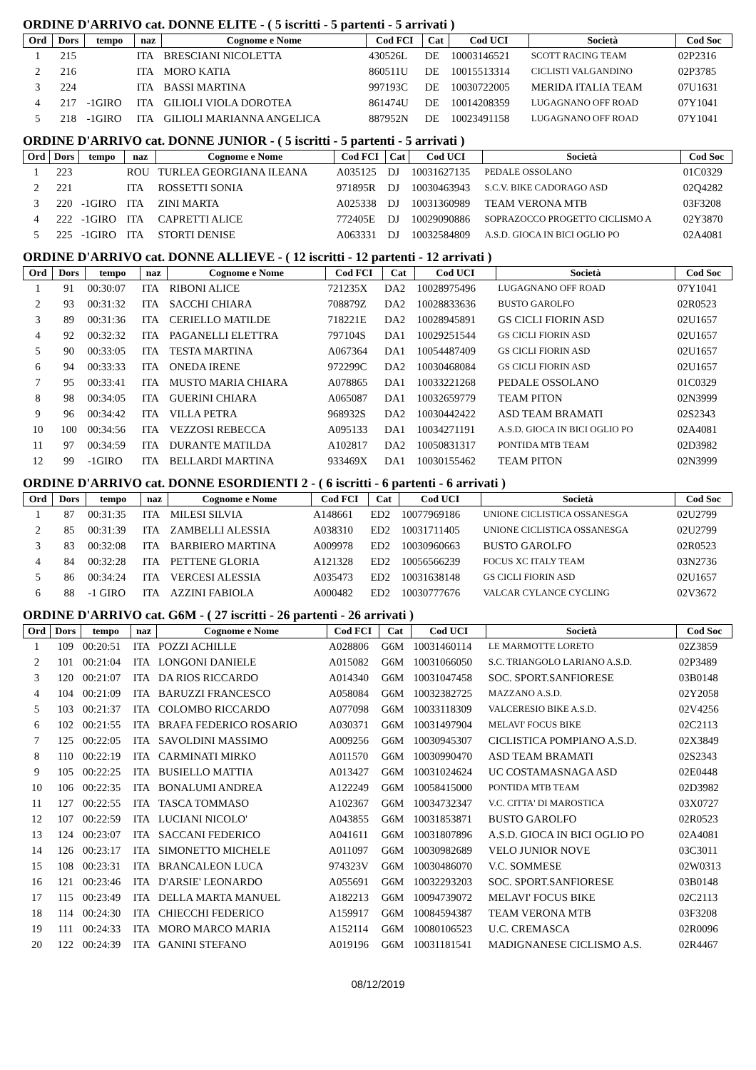ORDINE D'ARRIVO cat. DONNE ELITE - ( 5 iscritti - 5 partenti - 5 arrivati )
| Ord | Dors | tempo | naz | Cognome e Nome | Cod FCI | Cat | Cod UCI | Società | Cod Soc |
| --- | --- | --- | --- | --- | --- | --- | --- | --- | --- |
| 1 | 215 | | ITA | BRESCIANI NICOLETTA | 430526L | DE | 10003146521 | SCOTT RACING TEAM | 02P2316 |
| 2 | 216 | | ITA | MORO KATIA | 860511U | DE | 10015513314 | CICLISTI VALGANDINO | 02P3785 |
| 3 | 224 | | ITA | BASSI MARTINA | 997193C | DE | 10030722005 | MERIDA ITALIA TEAM | 07U1631 |
| 4 | 217 | -1GIRO | ITA | GILIOLI VIOLA DOROTEA | 861474U | DE | 10014208359 | LUGAGNANO OFF ROAD | 07Y1041 |
| 5 | 218 | -1GIRO | ITA | GILIOLI MARIANNA ANGELICA | 887952N | DE | 10023491158 | LUGAGNANO OFF ROAD | 07Y1041 |
ORDINE D'ARRIVO cat. DONNE JUNIOR - ( 5 iscritti - 5 partenti - 5 arrivati )
| Ord | Dors | tempo | naz | Cognome e Nome | Cod FCI | Cat | Cod UCI | Società | Cod Soc |
| --- | --- | --- | --- | --- | --- | --- | --- | --- | --- |
| 1 | 223 | | ROU | TURLEA GEORGIANA ILEANA | A035125 | DJ | 10031627135 | PEDALE OSSOLANO | 01C0329 |
| 2 | 221 | | ITA | ROSSETTI SONIA | 971895R | DJ | 10030463943 | S.C.V. BIKE CADORAGO ASD | 02Q4282 |
| 3 | 220 | -1GIRO | ITA | ZINI MARTA | A025338 | DJ | 10031360989 | TEAM VERONA MTB | 03F3208 |
| 4 | 222 | -1GIRO | ITA | CAPRETTI ALICE | 772405E | DJ | 10029090886 | SOPRAZOCCO PROGETTO CICLISMO A | 02Y3870 |
| 5 | 225 | -1GIRO | ITA | STORTI DENISE | A063331 | DJ | 10032584809 | A.S.D. GIOCA IN BICI OGLIO PO | 02A4081 |
ORDINE D'ARRIVO cat. DONNE ALLIEVE - ( 12 iscritti - 12 partenti - 12 arrivati )
| Ord | Dors | tempo | naz | Cognome e Nome | Cod FCI | Cat | Cod UCI | Società | Cod Soc |
| --- | --- | --- | --- | --- | --- | --- | --- | --- | --- |
| 1 | 91 | 00:30:07 | ITA | RIBONI ALICE | 721235X | DA2 | 10028975496 | LUGAGNANO OFF ROAD | 07Y1041 |
| 2 | 93 | 00:31:32 | ITA | SACCHI CHIARA | 708879Z | DA2 | 10028833636 | BUSTO GAROLFO | 02R0523 |
| 3 | 89 | 00:31:36 | ITA | CERIELLO MATILDE | 718221E | DA2 | 10028945891 | GS CICLI FIORIN ASD | 02U1657 |
| 4 | 92 | 00:32:32 | ITA | PAGANELLI ELETTRA | 797104S | DA1 | 10029251544 | GS CICLI FIORIN ASD | 02U1657 |
| 5 | 90 | 00:33:05 | ITA | TESTA MARTINA | A067364 | DA1 | 10054487409 | GS CICLI FIORIN ASD | 02U1657 |
| 6 | 94 | 00:33:33 | ITA | ONEDA IRENE | 972299C | DA2 | 10030468084 | GS CICLI FIORIN ASD | 02U1657 |
| 7 | 95 | 00:33:41 | ITA | MUSTO MARIA CHIARA | A078865 | DA1 | 10033221268 | PEDALE OSSOLANO | 01C0329 |
| 8 | 98 | 00:34:05 | ITA | GUERINI CHIARA | A065087 | DA1 | 10032659779 | TEAM PITON | 02N3999 |
| 9 | 96 | 00:34:42 | ITA | VILLA PETRA | 968932S | DA2 | 10030442422 | ASD TEAM BRAMATI | 02S2343 |
| 10 | 100 | 00:34:56 | ITA | VEZZOSI REBECCA | A095133 | DA1 | 10034271191 | A.S.D. GIOCA IN BICI OGLIO PO | 02A4081 |
| 11 | 97 | 00:34:59 | ITA | DURANTE MATILDA | A102817 | DA2 | 10050831317 | PONTIDA MTB TEAM | 02D3982 |
| 12 | 99 | -1GIRO | ITA | BELLARDI MARTINA | 933469X | DA1 | 10030155462 | TEAM PITON | 02N3999 |
ORDINE D'ARRIVO cat. DONNE ESORDIENTI 2 - ( 6 iscritti - 6 partenti - 6 arrivati )
| Ord | Dors | tempo | naz | Cognome e Nome | Cod FCI | Cat | Cod UCI | Società | Cod Soc |
| --- | --- | --- | --- | --- | --- | --- | --- | --- | --- |
| 1 | 87 | 00:31:35 | ITA | MILESI SILVIA | A148661 | ED2 | 10077969186 | UNIONE CICLISTICA OSSANESGA | 02U2799 |
| 2 | 85 | 00:31:39 | ITA | ZAMBELLI ALESSIA | A038310 | ED2 | 10031711405 | UNIONE CICLISTICA OSSANESGA | 02U2799 |
| 3 | 83 | 00:32:08 | ITA | BARBIERO MARTINA | A009978 | ED2 | 10030960663 | BUSTO GAROLFO | 02R0523 |
| 4 | 84 | 00:32:28 | ITA | PETTENE GLORIA | A121328 | ED2 | 10056566239 | FOCUS XC ITALY TEAM | 03N2736 |
| 5 | 86 | 00:34:24 | ITA | VERCESI ALESSIA | A035473 | ED2 | 10031638148 | GS CICLI FIORIN ASD | 02U1657 |
| 6 | 88 | -1 GIRO | ITA | AZZINI FABIOLA | A000482 | ED2 | 10030777676 | VALCAR CYLANCE CYCLING | 02V3672 |
ORDINE D'ARRIVO cat. G6M - ( 27 iscritti - 26 partenti - 26 arrivati )
| Ord | Dors | tempo | naz | Cognome e Nome | Cod FCI | Cat | Cod UCI | Società | Cod Soc |
| --- | --- | --- | --- | --- | --- | --- | --- | --- | --- |
| 1 | 109 | 00:20:51 | ITA | POZZI ACHILLE | A028806 | G6M | 10031460114 | LE MARMOTTE LORETO | 02Z3859 |
| 2 | 101 | 00:21:04 | ITA | LONGONI DANIELE | A015082 | G6M | 10031066050 | S.C. TRIANGOLO LARIANO A.S.D. | 02P3489 |
| 3 | 120 | 00:21:07 | ITA | DA RIOS RICCARDO | A014340 | G6M | 10031047458 | SOC. SPORT.SANFIORESE | 03B0148 |
| 4 | 104 | 00:21:09 | ITA | BARUZZI FRANCESCO | A058084 | G6M | 10032382725 | MAZZANO A.S.D. | 02Y2058 |
| 5 | 103 | 00:21:37 | ITA | COLOMBO RICCARDO | A077098 | G6M | 10033118309 | VALCERESIO BIKE A.S.D. | 02V4256 |
| 6 | 102 | 00:21:55 | ITA | BRAFA FEDERICO ROSARIO | A030371 | G6M | 10031497904 | MELAVI' FOCUS BIKE | 02C2113 |
| 7 | 125 | 00:22:05 | ITA | SAVOLDINI MASSIMO | A009256 | G6M | 10030945307 | CICLISTICA POMPIANO A.S.D. | 02X3849 |
| 8 | 110 | 00:22:19 | ITA | CARMINATI MIRKO | A011570 | G6M | 10030990470 | ASD TEAM BRAMATI | 02S2343 |
| 9 | 105 | 00:22:25 | ITA | BUSIELLO MATTIA | A013427 | G6M | 10031024624 | UC COSTAMASNAGA ASD | 02E0448 |
| 10 | 106 | 00:22:35 | ITA | BONALUMI ANDREA | A122249 | G6M | 10058415000 | PONTIDA MTB TEAM | 02D3982 |
| 11 | 127 | 00:22:55 | ITA | TASCA TOMMASO | A102367 | G6M | 10034732347 | V.C. CITTA' DI MAROSTICA | 03X0727 |
| 12 | 107 | 00:22:59 | ITA | LUCIANI NICOLO' | A043855 | G6M | 10031853871 | BUSTO GAROLFO | 02R0523 |
| 13 | 124 | 00:23:07 | ITA | SACCANI FEDERICO | A041611 | G6M | 10031807896 | A.S.D. GIOCA IN BICI OGLIO PO | 02A4081 |
| 14 | 126 | 00:23:17 | ITA | SIMONETTO MICHELE | A011097 | G6M | 10030982689 | VELO JUNIOR NOVE | 03C3011 |
| 15 | 108 | 00:23:31 | ITA | BRANCALEON LUCA | 974323V | G6M | 10030486070 | V.C. SOMMESE | 02W0313 |
| 16 | 121 | 00:23:46 | ITA | D'ARSIE' LEONARDO | A055691 | G6M | 10032293203 | SOC. SPORT.SANFIORESE | 03B0148 |
| 17 | 115 | 00:23:49 | ITA | DELLA MARTA MANUEL | A182213 | G6M | 10094739072 | MELAVI' FOCUS BIKE | 02C2113 |
| 18 | 114 | 00:24:30 | ITA | CHIECCHI FEDERICO | A159917 | G6M | 10084594387 | TEAM VERONA MTB | 03F3208 |
| 19 | 111 | 00:24:33 | ITA | MORO MARCO MARIA | A152114 | G6M | 10080106523 | U.C. CREMASCA | 02R0096 |
| 20 | 122 | 00:24:39 | ITA | GANINI STEFANO | A019196 | G6M | 10031181541 | MADIGNANESE CICLISMO A.S. | 02R4467 |
08/12/2019